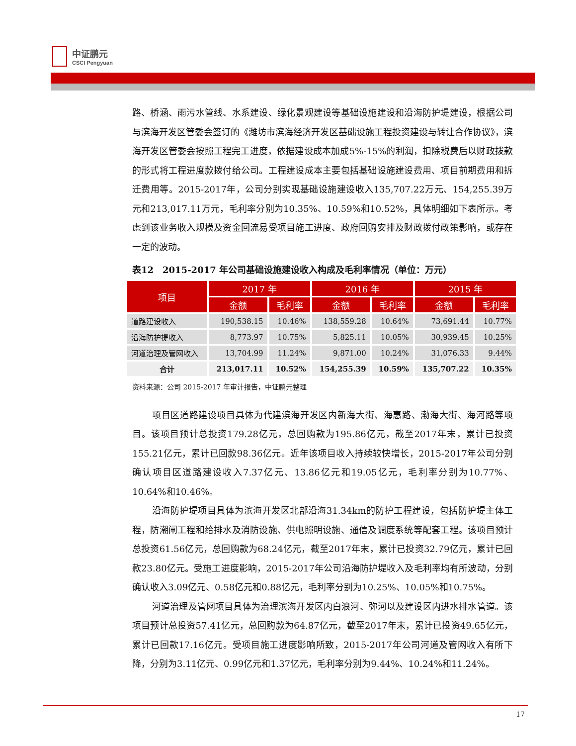中证鹏元
CSCI Pengyuan
路、桥涵、雨污水管线、水系建设、绿化景观建设等基础设施建设和沿海防护堤建设，根据公司与滨海开发区管委会签订的《潍坊市滨海经济开发区基础设施工程投资建设与转让合作协议》，滨海开发区管委会按照工程完工进度，依据建设成本加成5%-15%的利润，扣除税费后以财政拨款的形式将工程进度款拨付给公司。工程建设成本主要包括基础设施建设费用、项目前期费用和拆迁费用等。2015-2017年，公司分别实现基础设施建设收入135,707.22万元、154,255.39万元和213,017.11万元，毛利率分别为10.35%、10.59%和10.52%，具体明细如下表所示。考虑到该业务收入规模及资金回流易受项目施工进度、政府回购安排及财政拨付政策影响，或存在一定的波动。
表12　2015-2017 年公司基础设施建设收入构成及毛利率情况（单位：万元）
| 项目 | 2017 年 | | 2016 年 | | 2015 年 | |
| --- | --- | --- | --- | --- | --- | --- |
| | 金额 | 毛利率 | 金额 | 毛利率 | 金额 | 毛利率 |
| 道路建设收入 | 190,538.15 | 10.46% | 138,559.28 | 10.64% | 73,691.44 | 10.77% |
| 沿海防护提收入 | 8,773.97 | 10.75% | 5,825.11 | 10.05% | 30,939.45 | 10.25% |
| 河道治理及管网收入 | 13,704.99 | 11.24% | 9,871.00 | 10.24% | 31,076.33 | 9.44% |
| 合计 | 213,017.11 | 10.52% | 154,255.39 | 10.59% | 135,707.22 | 10.35% |
资料来源：公司 2015-2017 年审计报告，中证鹏元整理
项目区道路建设项目具体为代建滨海开发区内新海大街、海惠路、渤海大街、海河路等项目。该项目预计总投资179.28亿元，总回购款为195.86亿元，截至2017年末，累计已投资155.21亿元，累计已回款98.36亿元。近年该项目收入持续较快增长，2015-2017年公司分别确认项目区道路建设收入7.37亿元、13.86亿元和19.05亿元，毛利率分别为10.77%、10.64%和10.46%。
沿海防护堤项目具体为滨海开发区北部沿海31.34km的防护工程建设，包括防护堤主体工程，防潮闸工程和给排水及消防设施、供电照明设施、通信及调度系统等配套工程。该项目预计总投资61.56亿元，总回购款为68.24亿元，截至2017年末，累计已投资32.79亿元，累计已回款23.80亿元。受施工进度影响，2015-2017年公司沿海防护堤收入及毛利率均有所波动，分别确认收入3.09亿元、0.58亿元和0.88亿元，毛利率分别为10.25%、10.05%和10.75%。
河道治理及管网项目具体为治理滨海开发区内白浪河、弥河以及建设区内进水排水管道。该项目预计总投资57.41亿元，总回购款为64.87亿元，截至2017年末，累计已投资49.65亿元，累计已回款17.16亿元。受项目施工进度影响所致，2015-2017年公司河道及管网收入有所下降，分别为3.11亿元、0.99亿元和1.37亿元，毛利率分别为9.44%、10.24%和11.24%。
17